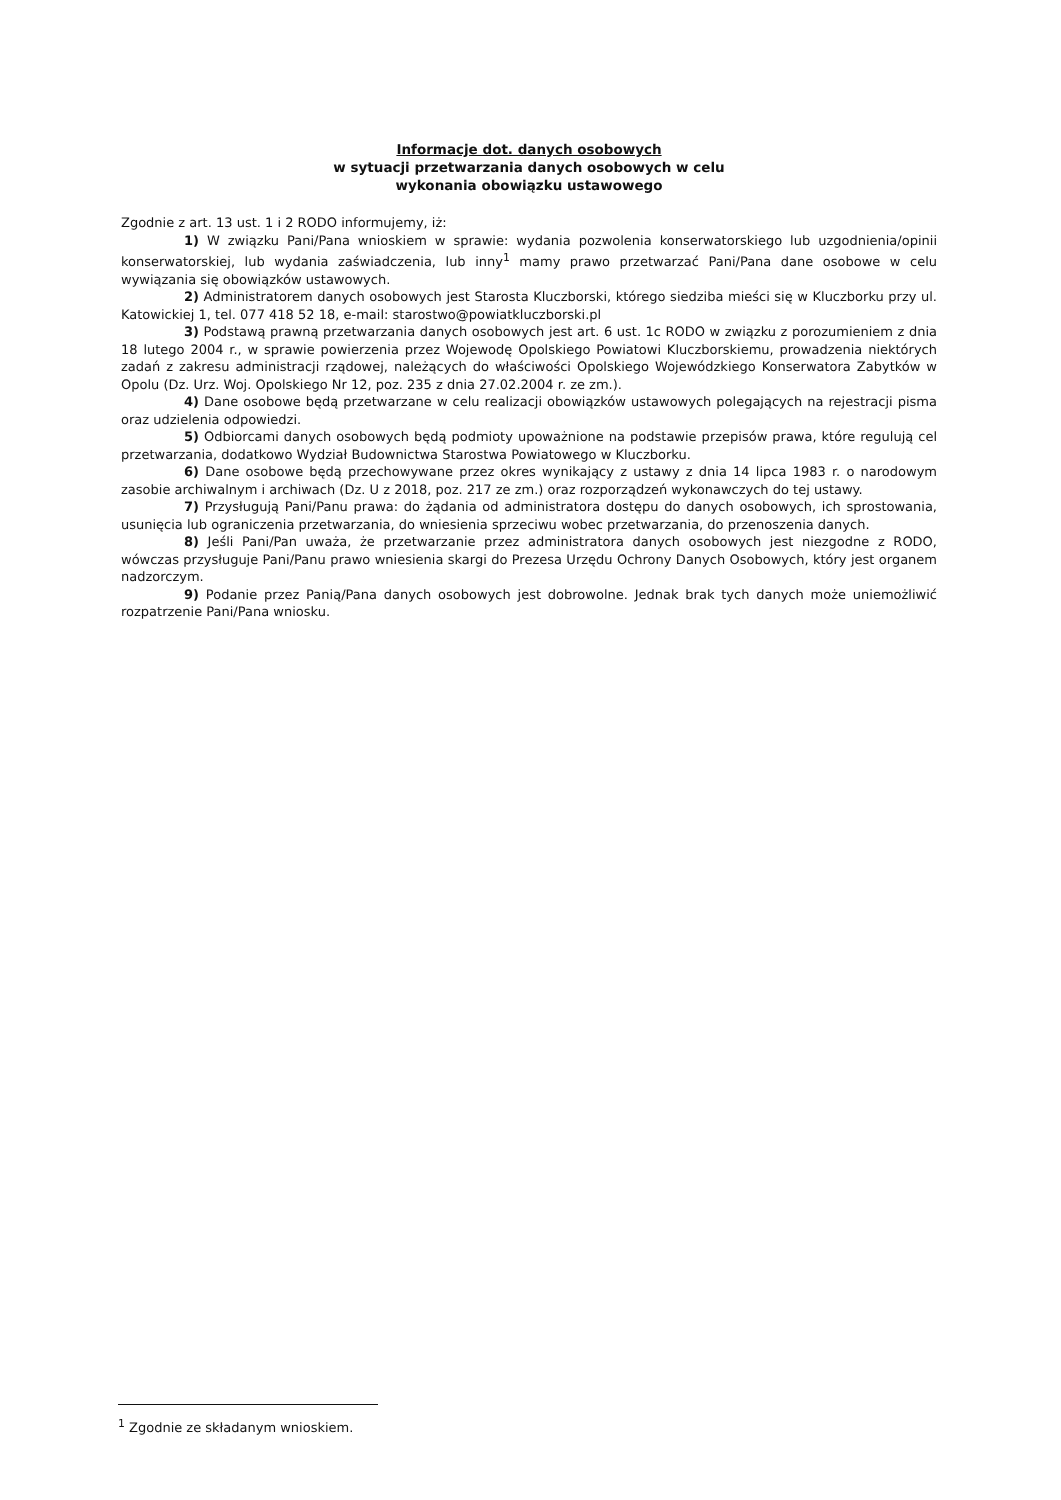Informacje dot. danych osobowych
w sytuacji przetwarzania danych osobowych w celu
wykonania obowiązku ustawowego
Zgodnie z art. 13 ust. 1 i 2 RODO informujemy, iż:
1) W związku Pani/Pana wnioskiem w sprawie: wydania pozwolenia konserwatorskiego lub uzgodnienia/opinii konserwatorskiej, lub wydania zaświadczenia, lub inny<sup>1</sup> mamy prawo przetwarzać Pani/Pana dane osobowe w celu wywiązania się obowiązków ustawowych.
2) Administratorem danych osobowych jest Starosta Kluczborski, którego siedziba mieści się w Kluczborku przy ul. Katowickiej 1, tel. 077 418 52 18, e-mail: starostwo@powiatkluczborski.pl
3) Podstawą prawną przetwarzania danych osobowych jest art. 6 ust. 1c RODO w związku z porozumieniem z dnia 18 lutego 2004 r., w sprawie powierzenia przez Wojewodę Opolskiego Powiatowi Kluczborskiemu, prowadzenia niektórych zadań z zakresu administracji rządowej, należących do właściwości Opolskiego Wojewódzkiego Konserwatora Zabytków w Opolu (Dz. Urz. Woj. Opolskiego Nr 12, poz. 235 z dnia 27.02.2004 r. ze zm.).
4) Dane osobowe będą przetwarzane w celu realizacji obowiązków ustawowych polegających na rejestracji pisma oraz udzielenia odpowiedzi.
5) Odbiorcami danych osobowych będą podmioty upoważnione na podstawie przepisów prawa, które regulują cel przetwarzania, dodatkowo Wydział Budownictwa Starostwa Powiatowego w Kluczborku.
6) Dane osobowe będą przechowywane przez okres wynikający z ustawy z dnia 14 lipca 1983 r. o narodowym zasobie archiwalnym i archiwach (Dz. U z 2018, poz. 217 ze zm.) oraz rozporządzeń wykonawczych do tej ustawy.
7) Przysługują Pani/Panu prawa: do żądania od administratora dostępu do danych osobowych, ich sprostowania, usunięcia lub ograniczenia przetwarzania, do wniesienia sprzeciwu wobec przetwarzania, do przenoszenia danych.
8) Jeśli Pani/Pan uważa, że przetwarzanie przez administratora danych osobowych jest niezgodne z RODO, wówczas przysługuje Pani/Panu prawo wniesienia skargi do Prezesa Urzędu Ochrony Danych Osobowych, który jest organem nadzorczym.
9) Podanie przez Panią/Pana danych osobowych jest dobrowolne. Jednak brak tych danych może uniemożliwić rozpatrzenie Pani/Pana wniosku.
<sup>1</sup> Zgodnie ze składanym wnioskiem.